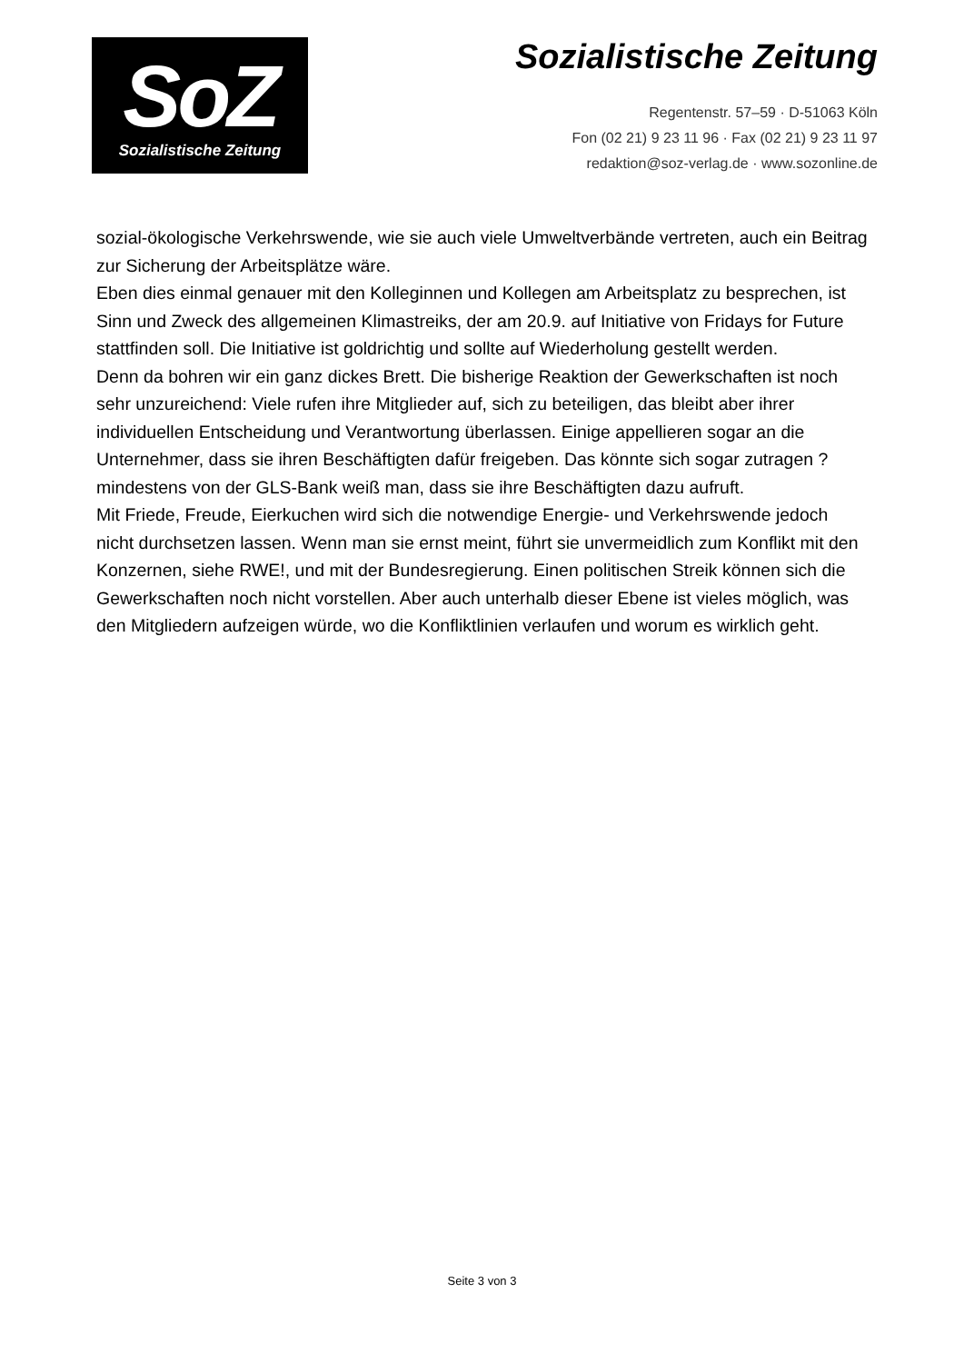SoZ
Sozialistische Zeitung
Sozialistische Zeitung
Regentenstr. 57–59 · D-51063 Köln
Fon (02 21) 9 23 11 96 · Fax (02 21) 9 23 11 97
redaktion@soz-verlag.de · www.sozonline.de
sozial-ökologische Verkehrswende, wie sie auch viele Umweltverbände vertreten, auch ein Beitrag zur Sicherung der Arbeitsplätze wäre.
Eben dies einmal genauer mit den Kolleginnen und Kollegen am Arbeitsplatz zu besprechen, ist Sinn und Zweck des allgemeinen Klimastreiks, der am 20.9. auf Initiative von Fridays for Future stattfinden soll. Die Initiative ist goldrichtig und sollte auf Wiederholung gestellt werden.
Denn da bohren wir ein ganz dickes Brett. Die bisherige Reaktion der Gewerkschaften ist noch sehr unzureichend: Viele rufen ihre Mitglieder auf, sich zu beteiligen, das bleibt aber ihrer individuellen Entscheidung und Verantwortung überlassen. Einige appellieren sogar an die Unternehmer, dass sie ihren Beschäftigten dafür freigeben. Das könnte sich sogar zutragen ? mindestens von der GLS-Bank weiß man, dass sie ihre Beschäftigten dazu aufruft.
Mit Friede, Freude, Eierkuchen wird sich die notwendige Energie- und Verkehrswende jedoch nicht durchsetzen lassen. Wenn man sie ernst meint, führt sie unvermeidlich zum Konflikt mit den Konzernen, siehe RWE!, und mit der Bundesregierung. Einen politischen Streik können sich die Gewerkschaften noch nicht vorstellen. Aber auch unterhalb dieser Ebene ist vieles möglich, was den Mitgliedern aufzeigen würde, wo die Konfliktlinien verlaufen und worum es wirklich geht.
Seite 3 von 3